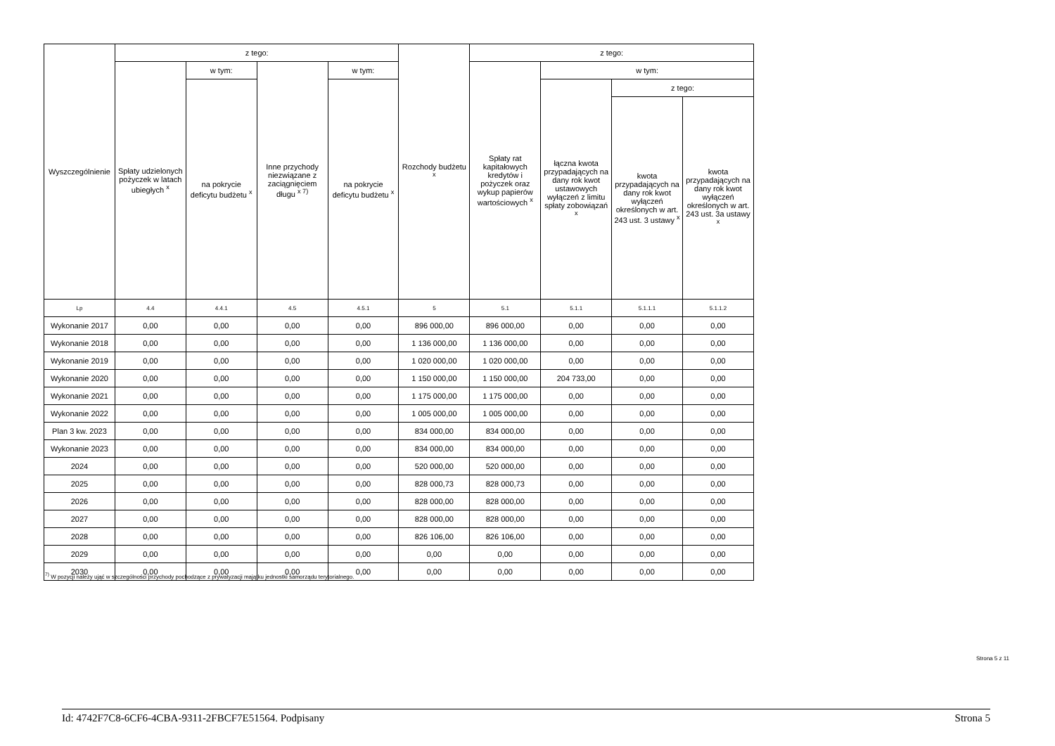| Wyszczególnienie | z tego: | | | | Rozchody budżetu <sup>x</sup> | z tego: | | | |
| --- | --- | --- | --- | --- | --- | --- | --- | --- | --- |
| | Spłaty udzielonych pożyczek w latach ubiegłych <sup>x</sup> | w tym: | Inne przychody niezwiązane z zaciągnięciem długu <sup>x 7)</sup> | w tym: | | Spłaty rat kapitałowych kredytów i pożyczek oraz wykup papierów wartościowych <sup>x</sup> | w tym: | | |
| | | na pokrycie deficytu budżetu <sup>x</sup> | | na pokrycie deficytu budżetu <sup>x</sup> | | | łączna kwota przypadających na dany rok kwot ustawowych wyłączeń z limitu spłaty zobowiązań <sup>x</sup> | z tego: | |
| | | | | | | | | kwota przypadających na dany rok kwot wyłączeń określonych w art. 243 ust. 3 ustawy <sup>x</sup> | kwota przypadających na dany rok kwot wyłączeń określonych w art. 243 ust. 3a ustawy <sup>x</sup> |
| Lp | 4.4 | 4.4.1 | 4.5 | 4.5.1 | 5 | 5.1 | 5.1.1 | 5.1.1.1 | 5.1.1.2 |
| Wykonanie 2017 | 0,00 | 0,00 | 0,00 | 0,00 | 896 000,00 | 896 000,00 | 0,00 | 0,00 | 0,00 |
| Wykonanie 2018 | 0,00 | 0,00 | 0,00 | 0,00 | 1 136 000,00 | 1 136 000,00 | 0,00 | 0,00 | 0,00 |
| Wykonanie 2019 | 0,00 | 0,00 | 0,00 | 0,00 | 1 020 000,00 | 1 020 000,00 | 0,00 | 0,00 | 0,00 |
| Wykonanie 2020 | 0,00 | 0,00 | 0,00 | 0,00 | 1 150 000,00 | 1 150 000,00 | 204 733,00 | 0,00 | 0,00 |
| Wykonanie 2021 | 0,00 | 0,00 | 0,00 | 0,00 | 1 175 000,00 | 1 175 000,00 | 0,00 | 0,00 | 0,00 |
| Wykonanie 2022 | 0,00 | 0,00 | 0,00 | 0,00 | 1 005 000,00 | 1 005 000,00 | 0,00 | 0,00 | 0,00 |
| Plan 3 kw. 2023 | 0,00 | 0,00 | 0,00 | 0,00 | 834 000,00 | 834 000,00 | 0,00 | 0,00 | 0,00 |
| Wykonanie 2023 | 0,00 | 0,00 | 0,00 | 0,00 | 834 000,00 | 834 000,00 | 0,00 | 0,00 | 0,00 |
| 2024 | 0,00 | 0,00 | 0,00 | 0,00 | 520 000,00 | 520 000,00 | 0,00 | 0,00 | 0,00 |
| 2025 | 0,00 | 0,00 | 0,00 | 0,00 | 828 000,73 | 828 000,73 | 0,00 | 0,00 | 0,00 |
| 2026 | 0,00 | 0,00 | 0,00 | 0,00 | 828 000,00 | 828 000,00 | 0,00 | 0,00 | 0,00 |
| 2027 | 0,00 | 0,00 | 0,00 | 0,00 | 828 000,00 | 828 000,00 | 0,00 | 0,00 | 0,00 |
| 2028 | 0,00 | 0,00 | 0,00 | 0,00 | 826 106,00 | 826 106,00 | 0,00 | 0,00 | 0,00 |
| 2029 | 0,00 | 0,00 | 0,00 | 0,00 | 0,00 | 0,00 | 0,00 | 0,00 | 0,00 |
| 2030 | 0,00 | 0,00 | 0,00 | 0,00 | 0,00 | 0,00 | 0,00 | 0,00 | 0,00 |
<sup>7)</sup> W pozycji należy ująć w szczególności przychody pochodzące z prywatyzacji majątku jednostki samorządu terytorialnego.
Strona 5 z 11
Id: 4742F7C8-6CF6-4CBA-9311-2FBCF7E51564. Podpisany Strona 5